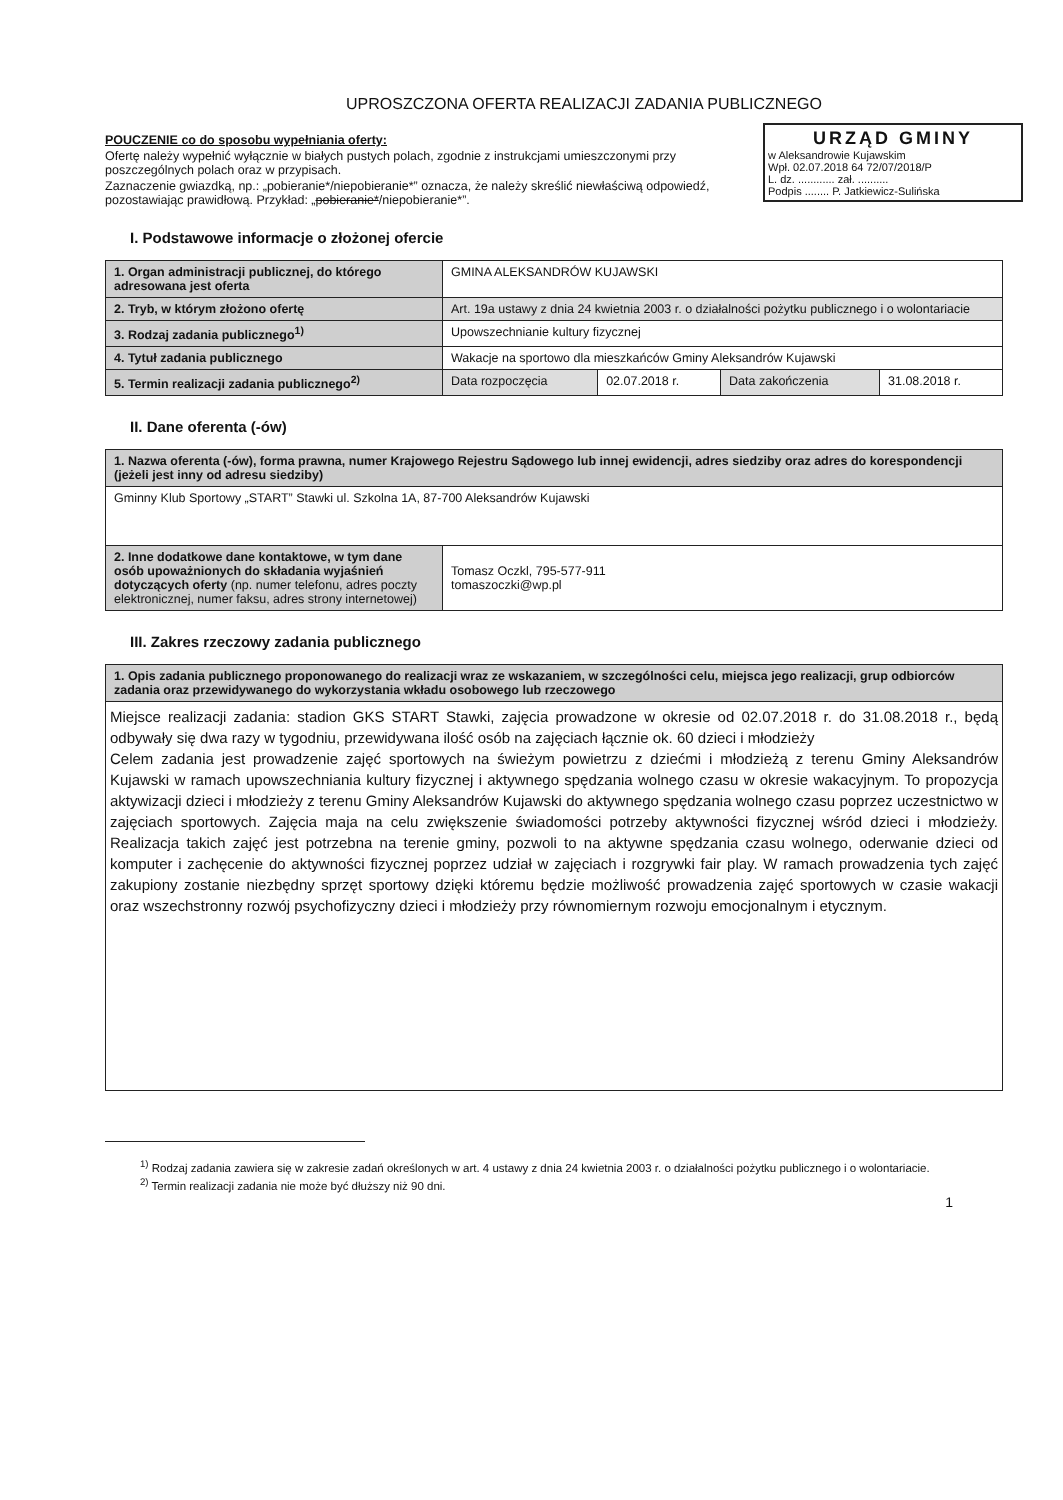UPROSZCZONA OFERTA REALIZACJI ZADANIA PUBLICZNEGO
URZĄD GMINY
w Aleksandrowie Kujawskim
Wpł. 02.07.2018 64 72/07/2018/P
L. dz. ............ zał. ..........
Podpis ........ P. Jatkiewicz-Sulińska
POUCZENIE co do sposobu wypełniania oferty:
Ofertę należy wypełnić wyłącznie w białych pustych polach, zgodnie z instrukcjami umieszczonymi przy poszczególnych polach oraz w przypisach.
Zaznaczenie gwiazdką, np.: „pobieranie*/niepobieranie*” oznacza, że należy skreślić niewłaściwą odpowiedź, pozostawiając prawidłową. Przykład: „pobieranie*/niepobieranie*”.
I. Podstawowe informacje o złożonej ofercie
| 1. Organ administracji publicznej, do którego adresowana jest oferta | GMINA ALEKSANDRÓW KUJAWSKI | | | |
| 2. Tryb, w którym złożono ofertę | Art. 19a ustawy z dnia 24 kwietnia 2003 r. o działalności pożytku publicznego i o wolontariacie | | | |
| 3. Rodzaj zadania publicznego<sup>1)</sup> | Upowszechnianie kultury fizycznej | | | |
| 4. Tytuł zadania publicznego | Wakacje na sportowo dla mieszkańców Gminy Aleksandrów Kujawski | | | |
| 5. Termin realizacji zadania publicznego<sup>2)</sup> | Data rozpoczęcia | 02.07.2018 r. | Data zakończenia | 31.08.2018 r. |
II. Dane oferenta (-ów)
| 1. Nazwa oferenta (-ów), forma prawna, numer Krajowego Rejestru Sądowego lub innej ewidencji, adres siedziby oraz adres do korespondencji (jeżeli jest inny od adresu siedziby) | |
| Gminny Klub Sportowy „START” Stawki ul. Szkolna 1A, 87-700 Aleksandrów Kujawski | |
| 2. Inne dodatkowe dane kontaktowe, w tym dane osób upoważnionych do składania wyjaśnień dotyczących oferty (np. numer telefonu, adres poczty elektronicznej, numer faksu, adres strony internetowej) | Tomasz Oczkl, 795-577-911 tomaszoczki@wp.pl |
III. Zakres rzeczowy zadania publicznego
| 1. Opis zadania publicznego proponowanego do realizacji wraz ze wskazaniem, w szczególności celu, miejsca jego realizacji, grup odbiorców zadania oraz przewidywanego do wykorzystania wkładu osobowego lub rzeczowego |
| Miejsce realizacji zadania: stadion GKS START Stawki, zajęcia prowadzone w okresie od 02.07.2018 r. do 31.08.2018 r., będą odbywały się dwa razy w tygodniu, przewidywana ilość osób na zajęciach łącznie ok. 60 dzieci i młodzieży Celem zadania jest prowadzenie zajęć sportowych na świeżym powietrzu z dziećmi i młodzieżą z terenu Gminy Aleksandrów Kujawski w ramach upowszechniania kultury fizycznej i aktywnego spędzania wolnego czasu w okresie wakacyjnym. To propozycja aktywizacji dzieci i młodzieży z terenu Gminy Aleksandrów Kujawski do aktywnego spędzania wolnego czasu poprzez uczestnictwo w zajęciach sportowych. Zajęcia maja na celu zwiększenie świadomości potrzeby aktywności fizycznej wśród dzieci i młodzieży. Realizacja takich zajęć jest potrzebna na terenie gminy, pozwoli to na aktywne spędzania czasu wolnego, oderwanie dzieci od komputer i zachęcenie do aktywności fizycznej poprzez udział w zajęciach i rozgrywki fair play. W ramach prowadzenia tych zajęć zakupiony zostanie niezbędny sprzęt sportowy dzięki któremu będzie możliwość prowadzenia zajęć sportowych w czasie wakacji oraz wszechstronny rozwój psychofizyczny dzieci i młodzieży przy równomiernym rozwoju emocjonalnym i etycznym. |
<sup>1)</sup> Rodzaj zadania zawiera się w zakresie zadań określonych w art. 4 ustawy z dnia 24 kwietnia 2003 r. o działalności pożytku publicznego i o wolontariacie.
<sup>2)</sup> Termin realizacji zadania nie może być dłuższy niż 90 dni.
1